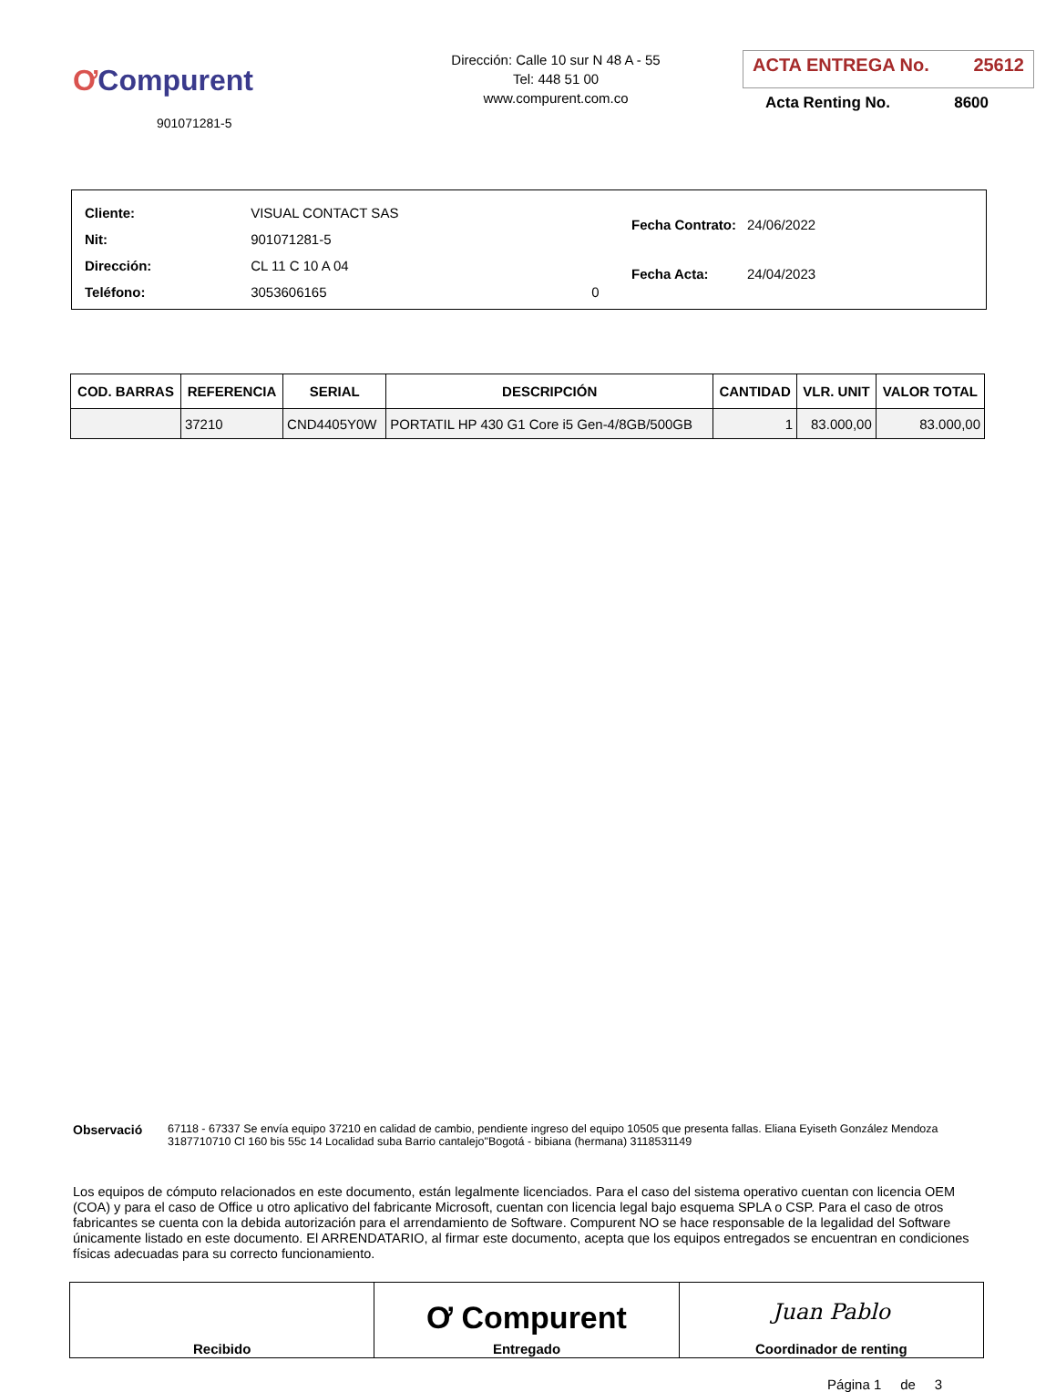ƠCompurent
901071281-5
Dirección: Calle 10 sur N 48 A - 55
Tel: 448 51 00
www.compurent.com.co
ACTA ENTREGA No. 25612
Acta Renting No. 8600
| Cliente: | VISUAL CONTACT SAS | |
| Nit: | 901071281-5 | |
| Dirección: | CL 11 C 10 A 04 | |
| Teléfono: | 3053606165 | 0 |
| Fecha Contrato: | 24/06/2022 |
| Fecha Acta: | 24/04/2023 |
| COD. BARRAS | REFERENCIA | SERIAL | DESCRIPCIÓN | CANTIDAD | VLR. UNIT | VALOR TOTAL |
| --- | --- | --- | --- | --- | --- | --- |
| | 37210 | CND4405Y0W | PORTATIL HP 430 G1 Core i5 Gen-4/8GB/500GB | 1 | 83.000,00 | 83.000,00 |
Observació 67118 - 67337 Se envía equipo 37210 en calidad de cambio, pendiente ingreso del equipo 10505 que presenta fallas. Eliana Eyiseth González Mendoza 3187710710 Cl 160 bis 55c 14 Localidad suba Barrio cantalejo"Bogotá - bibiana (hermana) 3118531149
Los equipos de cómputo relacionados en este documento, están legalmente licenciados. Para el caso del sistema operativo cuentan con licencia OEM (COA) y para el caso de Office u otro aplicativo del fabricante Microsoft, cuentan con licencia legal bajo esquema SPLA o CSP. Para el caso de otros fabricantes se cuenta con la debida autorización para el arrendamiento de Software. Compurent NO se hace responsable de la legalidad del Software únicamente listado en este documento. El ARRENDATARIO, al firmar este documento, acepta que los equipos entregados se encuentran en condiciones físicas adecuadas para su correcto funcionamiento.
| Recibido | Ơ Compurent Entregado | Juan Pablo Coordinador de renting |
Página 1 de 3